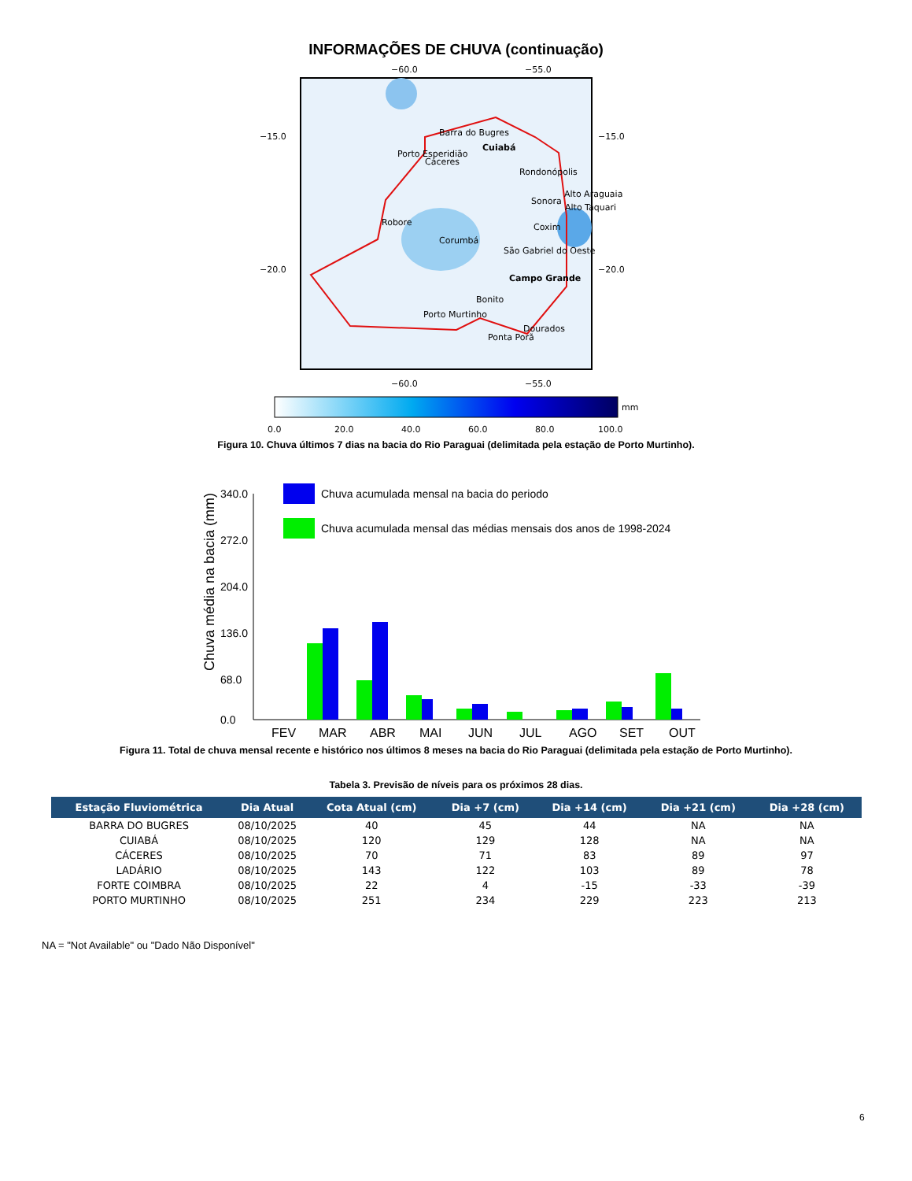INFORMAÇÕES DE CHUVA (continuação)
−60.0
−55.0
−15.0
−15.0
−20.0
−20.0
Barra do Bugres
Cuiabá
Porto Esperidião
Cáceres
Rondonópolis
Alto Araguaia
Sonora
Alto Taquari
Robore
Coxim
Corumbá
São Gabriel do Oeste
Campo Grande
Bonito
Porto Murtinho
Dourados
Ponta Porã
−60.0
−55.0
mm
0.0
20.0
40.0
60.0
80.0
100.0
Figura 10. Chuva últimos 7 dias na bacia do Rio Paraguai (delimitada pela estação de Porto Murtinho).
Chuva média na bacia (mm)
340.0
272.0
204.0
136.0
68.0
0.0
Chuva acumulada mensal na bacia do periodo
Chuva acumulada mensal das médias mensais dos anos de 1998-2024
FEV
MAR
ABR
MAI
JUN
JUL
AGO
SET
OUT
Figura 11. Total de chuva mensal recente e histórico nos últimos 8 meses na bacia do Rio Paraguai (delimitada pela estação de Porto Murtinho).
Tabela 3. Previsão de níveis para os próximos 28 dias.
| Estação Fluviométrica | Dia Atual | Cota Atual (cm) | Dia +7 (cm) | Dia +14 (cm) | Dia +21 (cm) | Dia +28 (cm) |
| --- | --- | --- | --- | --- | --- | --- |
| BARRA DO BUGRES | 08/10/2025 | 40 | 45 | 44 | NA | NA |
| CUIABÁ | 08/10/2025 | 120 | 129 | 128 | NA | NA |
| CÁCERES | 08/10/2025 | 70 | 71 | 83 | 89 | 97 |
| LADÁRIO | 08/10/2025 | 143 | 122 | 103 | 89 | 78 |
| FORTE COIMBRA | 08/10/2025 | 22 | 4 | -15 | -33 | -39 |
| PORTO MURTINHO | 08/10/2025 | 251 | 234 | 229 | 223 | 213 |
NA = "Not Available" ou "Dado Não Disponível"
6